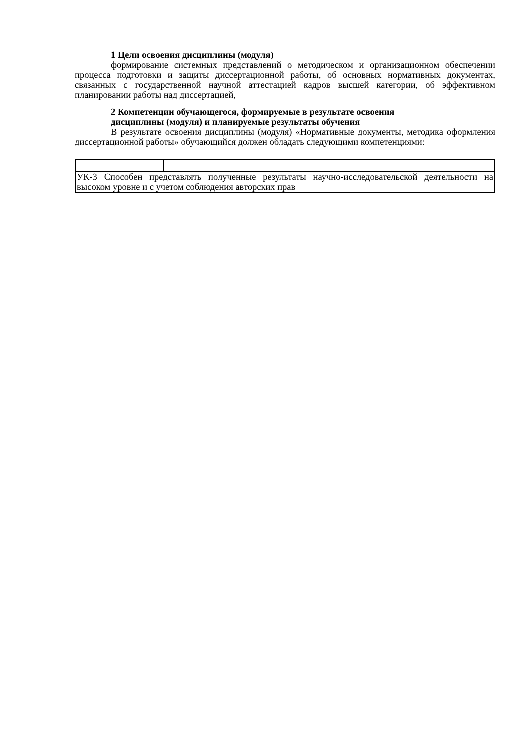1 Цели освоения дисциплины (модуля)
формирование системных представлений о методическом и организационном обеспечении процесса подготовки и защиты диссертационной работы, об основных нормативных документах, связанных с государственной научной аттестацией кадров высшей категории, об эффективном планировании работы над диссертацией,
2 Компетенции обучающегося, формируемые в результате освоения
дисциплины (модуля) и планируемые результаты обучения
В результате освоения дисциплины (модуля) «Нормативные документы, методика оформления диссертационной работы» обучающийся должен обладать следующими компетенциями:
| УК-3 Способен представлять полученные результаты научно-исследовательской деятельности на высоком уровне и с учетом соблюдения авторских прав | |